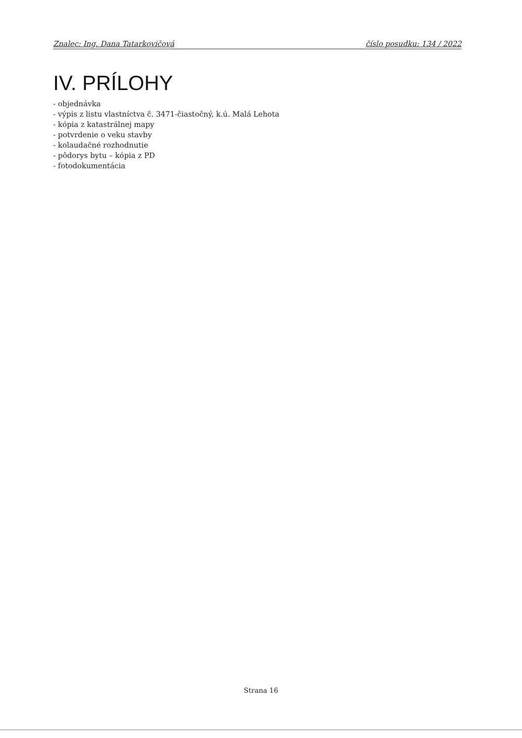Znalec: Ing. Dana Tatarkovičová číslo posudku: 134 / 2022
IV. PRÍLOHY
- objednávka
- výpis z listu vlastníctva č. 3471-čiastočný, k.ú. Malá Lehota
- kópia z katastrálnej mapy
- potvrdenie o veku stavby
- kolaudačné rozhodnutie
- pôdorys bytu – kópia z PD
- fotodokumentácia
Strana 16